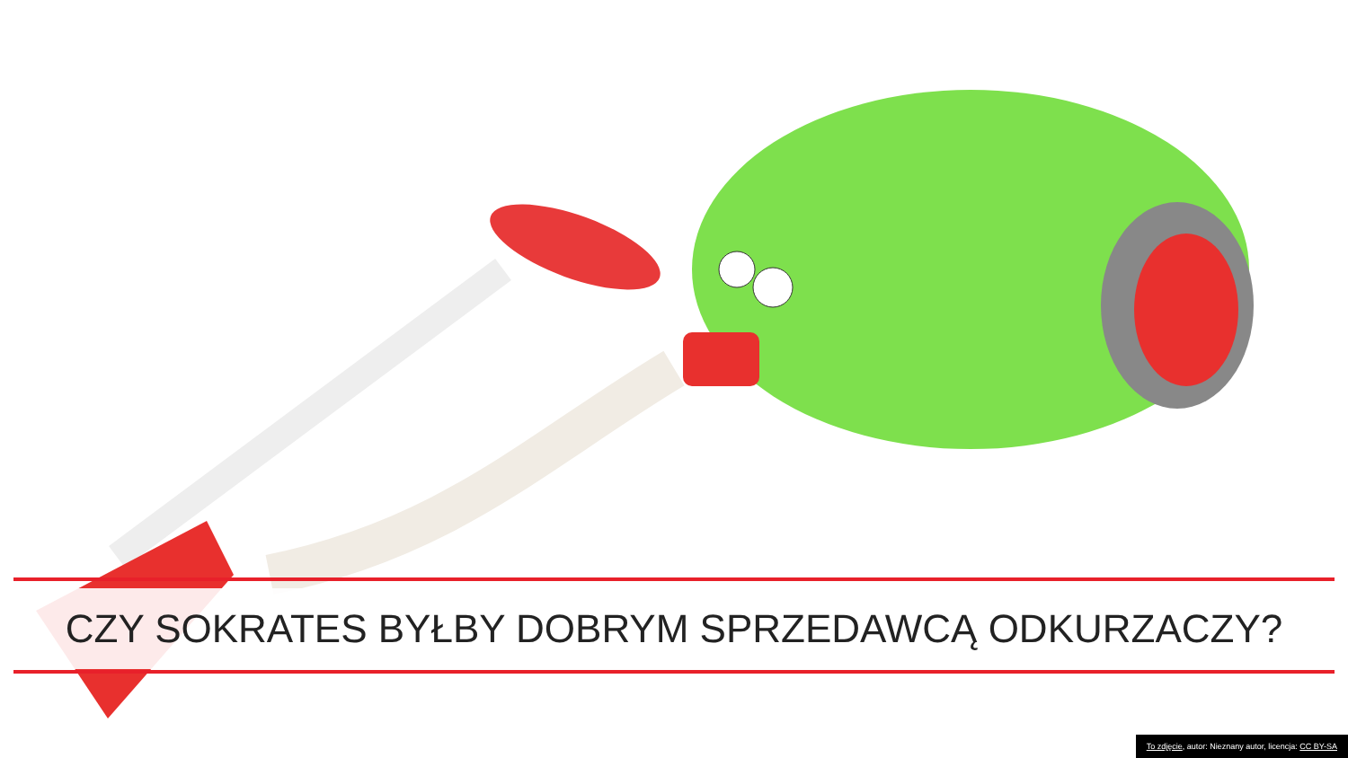CZY SOKRATES BYŁBY DOBRYM SPRZEDAWCĄ ODKURZACZY?
To zdjęcie, autor: Nieznany autor, licencja: CC BY-SA